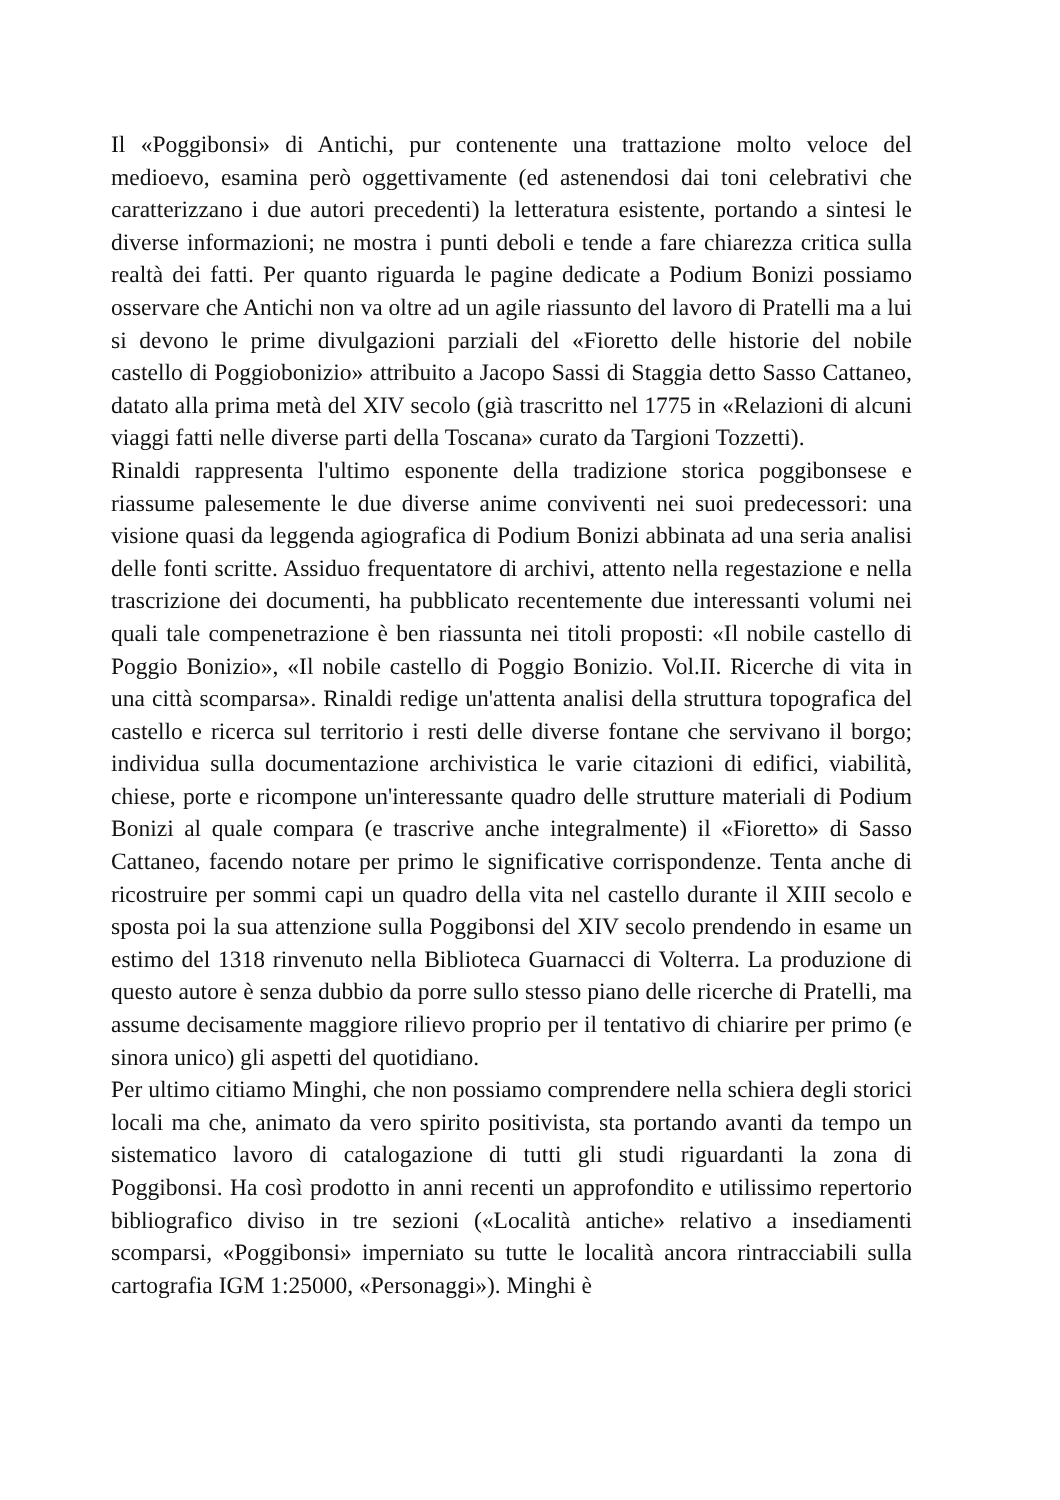Il «Poggibonsi» di Antichi, pur contenente una trattazione molto veloce del medioevo, esamina però oggettivamente (ed astenendosi dai toni celebrativi che caratterizzano i due autori precedenti) la letteratura esistente, portando a sintesi le diverse informazioni; ne mostra i punti deboli e tende a fare chiarezza critica sulla realtà dei fatti. Per quanto riguarda le pagine dedicate a Podium Bonizi possiamo osservare che Antichi non va oltre ad un agile riassunto del lavoro di Pratelli ma a lui si devono le prime divulgazioni parziali del «Fioretto delle historie del nobile castello di Poggiobonizio» attribuito a Jacopo Sassi di Staggia detto Sasso Cattaneo, datato alla prima metà del XIV secolo (già trascritto nel 1775 in «Relazioni di alcuni viaggi fatti nelle diverse parti della Toscana» curato da Targioni Tozzetti).
Rinaldi rappresenta l'ultimo esponente della tradizione storica poggibonsese e riassume palesemente le due diverse anime conviventi nei suoi predecessori: una visione quasi da leggenda agiografica di Podium Bonizi abbinata ad una seria analisi delle fonti scritte. Assiduo frequentatore di archivi, attento nella regestazione e nella trascrizione dei documenti, ha pubblicato recentemente due interessanti volumi nei quali tale compenetrazione è ben riassunta nei titoli proposti: «Il nobile castello di Poggio Bonizio», «Il nobile castello di Poggio Bonizio. Vol.II. Ricerche di vita in una città scomparsa». Rinaldi redige un'attenta analisi della struttura topografica del castello e ricerca sul territorio i resti delle diverse fontane che servivano il borgo; individua sulla documentazione archivistica le varie citazioni di edifici, viabilità, chiese, porte e ricompone un'interessante quadro delle strutture materiali di Podium Bonizi al quale compara (e trascrive anche integralmente) il «Fioretto» di Sasso Cattaneo, facendo notare per primo le significative corrispondenze. Tenta anche di ricostruire per sommi capi un quadro della vita nel castello durante il XIII secolo e sposta poi la sua attenzione sulla Poggibonsi del XIV secolo prendendo in esame un estimo del 1318 rinvenuto nella Biblioteca Guarnacci di Volterra. La produzione di questo autore è senza dubbio da porre sullo stesso piano delle ricerche di Pratelli, ma assume decisamente maggiore rilievo proprio per il tentativo di chiarire per primo (e sinora unico) gli aspetti del quotidiano.
Per ultimo citiamo Minghi, che non possiamo comprendere nella schiera degli storici locali ma che, animato da vero spirito positivista, sta portando avanti da tempo un sistematico lavoro di catalogazione di tutti gli studi riguardanti la zona di Poggibonsi. Ha così prodotto in anni recenti un approfondito e utilissimo repertorio bibliografico diviso in tre sezioni («Località antiche» relativo a insediamenti scomparsi, «Poggibonsi» imperniato su tutte le località ancora rintracciabili sulla cartografia IGM 1:25000, «Personaggi»). Minghi è